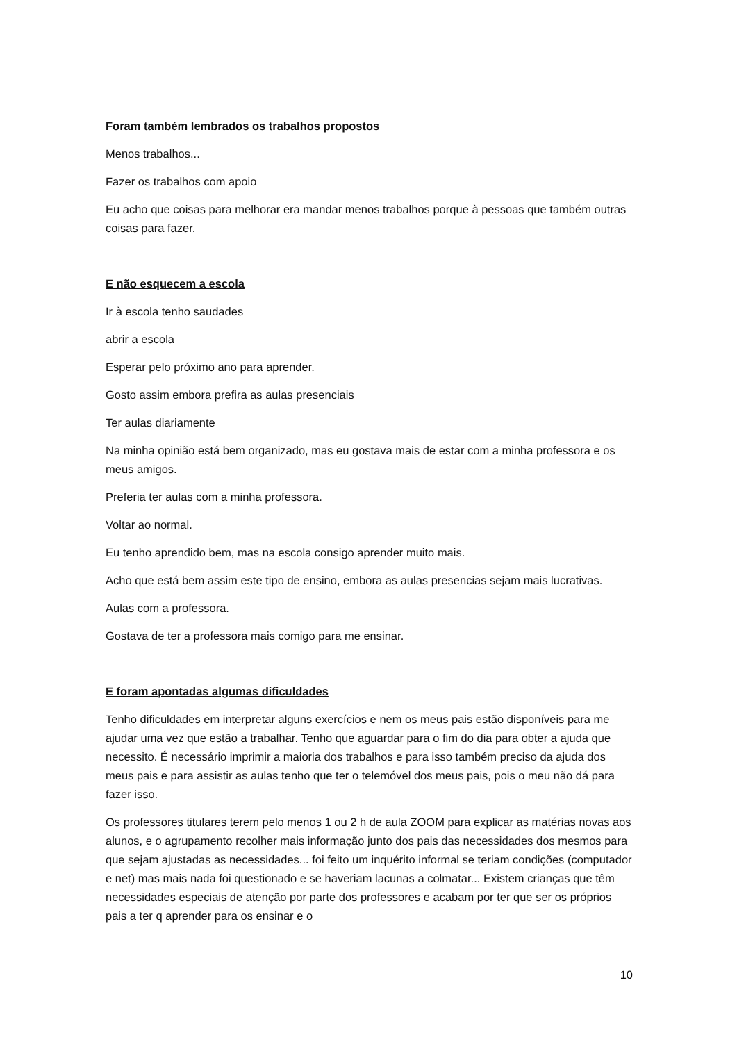Foram também lembrados os trabalhos propostos
Menos trabalhos...
Fazer os trabalhos com apoio
Eu acho que coisas para melhorar era mandar menos trabalhos porque à pessoas que também outras coisas para fazer.
E não esquecem a escola
Ir à escola tenho saudades
abrir a escola
Esperar pelo próximo ano para aprender.
Gosto assim embora prefira as aulas presenciais
Ter aulas diariamente
Na minha opinião está bem organizado, mas eu gostava mais de estar com a minha professora e os meus amigos.
Preferia ter aulas com a minha professora.
Voltar ao normal.
Eu tenho aprendido bem, mas na escola consigo aprender muito mais.
Acho que está bem assim este tipo de ensino, embora as aulas presencias sejam mais lucrativas.
Aulas com a professora.
Gostava de ter a professora mais comigo para me ensinar.
E foram apontadas algumas dificuldades
Tenho dificuldades em interpretar alguns exercícios e nem os meus pais estão disponíveis para me ajudar uma vez que estão a trabalhar. Tenho que aguardar para o fim do dia para obter a ajuda que necessito. É necessário imprimir a maioria dos trabalhos e para isso também preciso da ajuda dos meus pais e para assistir as aulas tenho que ter o telemóvel dos meus pais, pois o meu não dá para fazer isso.
Os professores titulares terem pelo menos 1 ou 2 h de aula ZOOM para explicar as matérias novas aos alunos, e o agrupamento recolher mais informação junto dos pais das necessidades dos mesmos para que sejam ajustadas as necessidades... foi feito um inquérito informal se teriam condições (computador e net) mas mais nada foi questionado e se haveriam lacunas a colmatar... Existem crianças que têm necessidades especiais de atenção por parte dos professores e acabam por ter que ser os próprios pais a ter q aprender para os ensinar e o
10